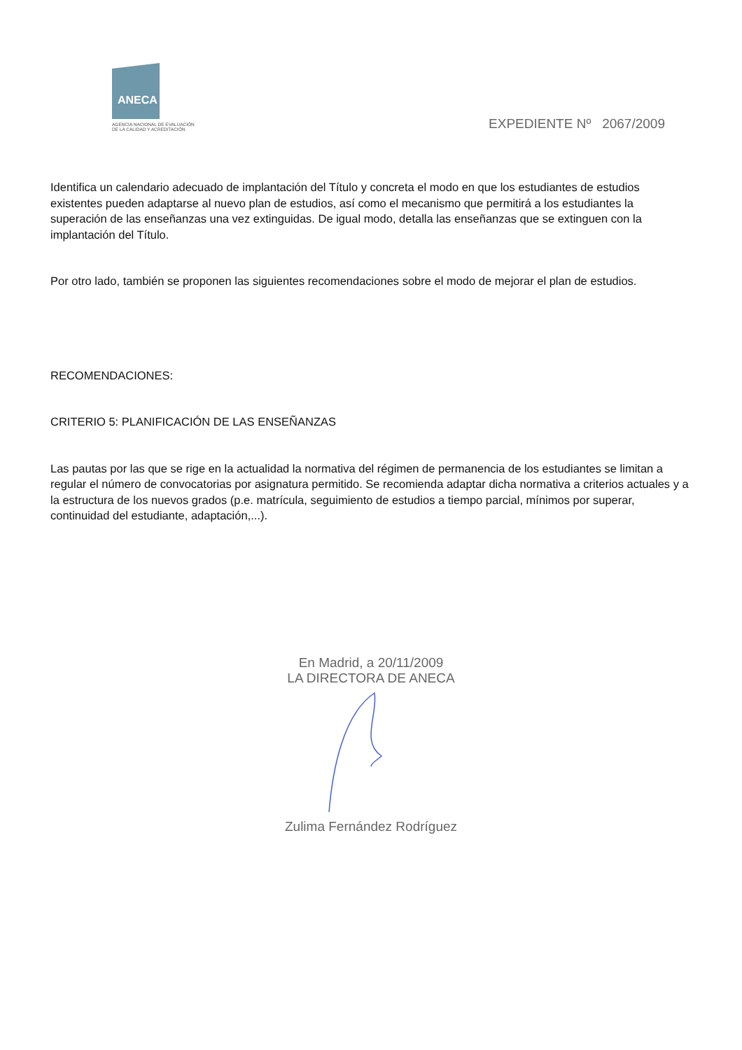ANECA
AGENCIA NACIONAL DE EVALUACIÓN
DE LA CALIDAD Y ACREDITACIÓN
EXPEDIENTE Nº 2067/2009
Identifica un calendario adecuado de implantación del Título y concreta el modo en que los estudiantes de estudios existentes pueden adaptarse al nuevo plan de estudios, así como el mecanismo que permitirá a los estudiantes la superación de las enseñanzas una vez extinguidas. De igual modo, detalla las enseñanzas que se extinguen con la implantación del Título.
Por otro lado, también se proponen las siguientes recomendaciones sobre el modo de mejorar el plan de estudios.
RECOMENDACIONES:
CRITERIO 5: PLANIFICACIÓN DE LAS ENSEÑANZAS
Las pautas por las que se rige en la actualidad la normativa del régimen de permanencia de los estudiantes se limitan a regular el número de convocatorias por asignatura permitido. Se recomienda adaptar dicha normativa a criterios actuales y a la estructura de los nuevos grados (p.e. matrícula, seguimiento de estudios a tiempo parcial, mínimos por superar, continuidad del estudiante, adaptación,...).
En Madrid, a 20/11/2009
LA DIRECTORA DE ANECA
Zulima Fernández Rodríguez